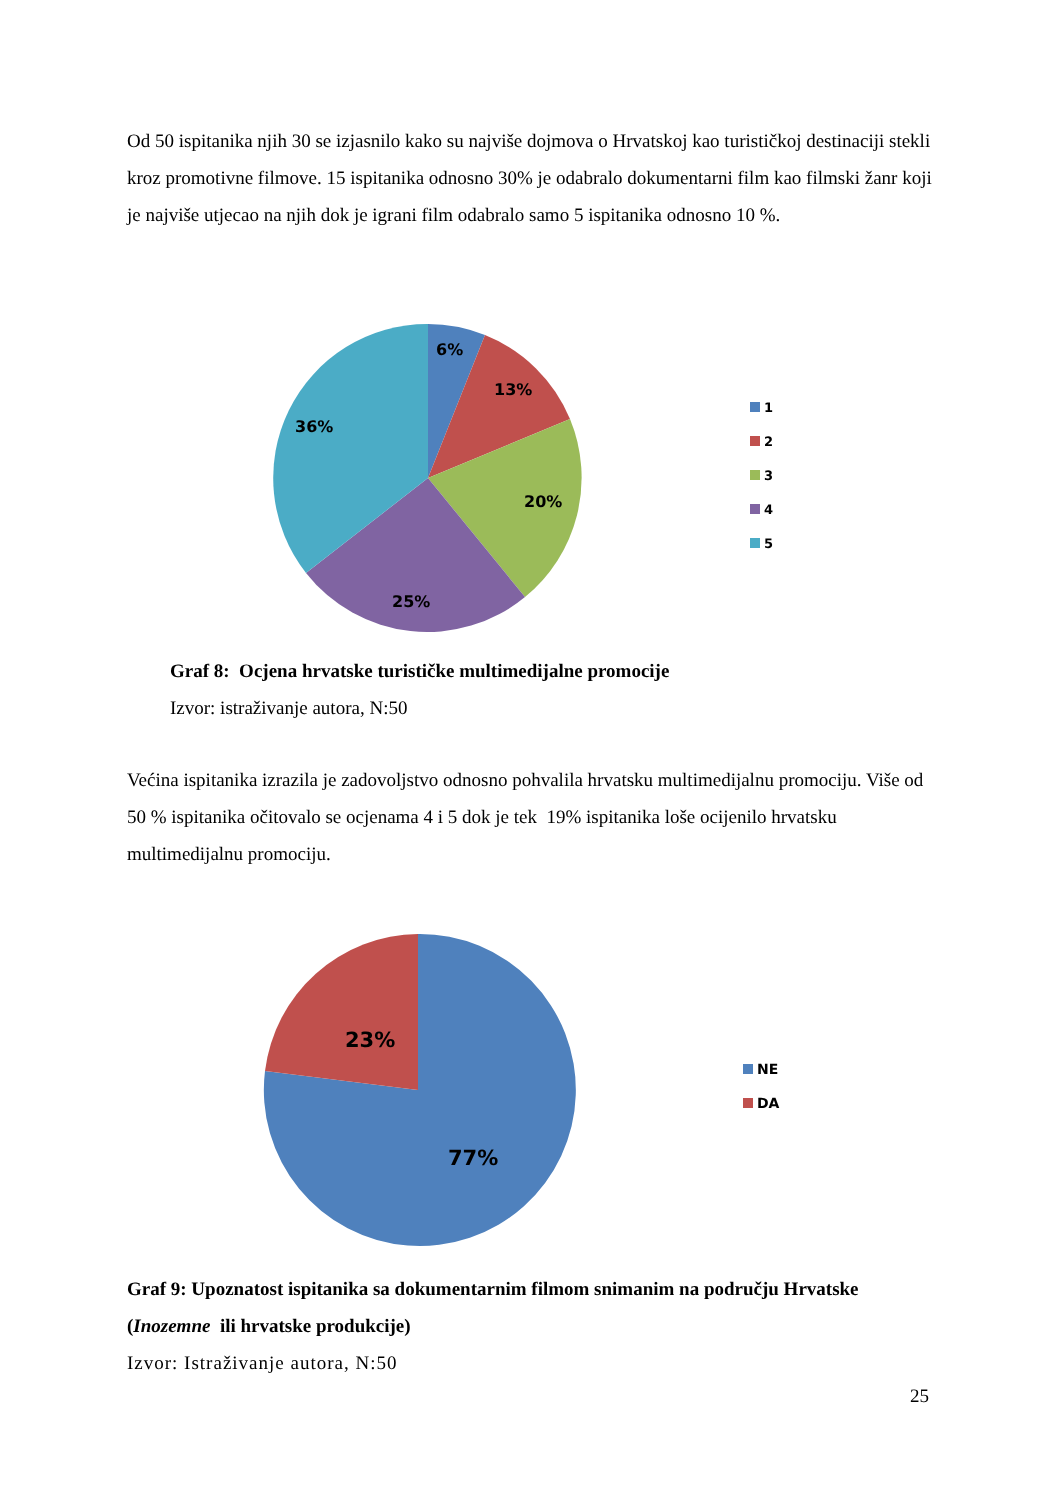Od 50 ispitanika njih 30 se izjasnilo kako su najviše dojmova o Hrvatskoj kao turističkoj destinaciji stekli kroz promotivne filmove. 15 ispitanika odnosno 30% je odabralo dokumentarni film kao filmski žanr koji je najviše utjecao na njih dok je igrani film odabralo samo 5 ispitanika odnosno 10 %.
6%
13%
20%
25%
36%
1
2
3
4
5
Graf 8: Ocjena hrvatske turističke multimedijalne promocije
Izvor: istraživanje autora, N:50
Većina ispitanika izrazila je zadovoljstvo odnosno pohvalila hrvatsku multimedijalnu promociju. Više od 50 % ispitanika očitovalo se ocjenama 4 i 5 dok je tek 19% ispitanika loše ocijenilo hrvatsku multimedijalnu promociju.
23%
77%
NE
DA
Graf 9: Upoznatost ispitanika sa dokumentarnim filmom snimanim na području Hrvatske (Inozemne ili hrvatske produkcije)
Izvor: Istraživanje autora, N:50
25